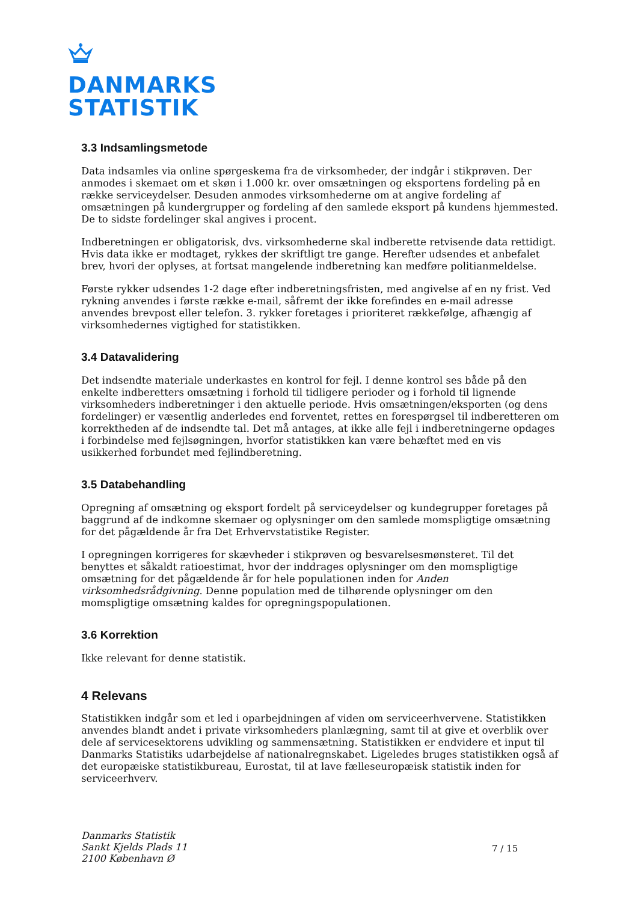DANMARKS
STATISTIK
3.3 Indsamlingsmetode
Data indsamles via online spørgeskema fra de virksomheder, der indgår i stikprøven. Der anmodes i skemaet om et skøn i 1.000 kr. over omsætningen og eksportens fordeling på en række serviceydelser. Desuden anmodes virksomhederne om at angive fordeling af omsætningen på kundergrupper og fordeling af den samlede eksport på kundens hjemmested. De to sidste fordelinger skal angives i procent.
Indberetningen er obligatorisk, dvs. virksomhederne skal indberette retvisende data rettidigt. Hvis data ikke er modtaget, rykkes der skriftligt tre gange. Herefter udsendes et anbefalet brev, hvori der oplyses, at fortsat mangelende indberetning kan medføre politianmeldelse.
Første rykker udsendes 1-2 dage efter indberetningsfristen, med angivelse af en ny frist. Ved rykning anvendes i første række e-mail, såfremt der ikke forefindes en e-mail adresse anvendes brevpost eller telefon. 3. rykker foretages i prioriteret rækkefølge, afhængig af virksomhedernes vigtighed for statistikken.
3.4 Datavalidering
Det indsendte materiale underkastes en kontrol for fejl. I denne kontrol ses både på den enkelte indberetters omsætning i forhold til tidligere perioder og i forhold til lignende virksomheders indberetninger i den aktuelle periode. Hvis omsætningen/eksporten (og dens fordelinger) er væsentlig anderledes end forventet, rettes en forespørgsel til indberetteren om korrektheden af de indsendte tal. Det må antages, at ikke alle fejl i indberetningerne opdages i forbindelse med fejlsøgningen, hvorfor statistikken kan være behæftet med en vis usikkerhed forbundet med fejlindberetning.
3.5 Databehandling
Opregning af omsætning og eksport fordelt på serviceydelser og kundegrupper foretages på baggrund af de indkomne skemaer og oplysninger om den samlede momspligtige omsætning for det pågældende år fra Det Erhvervstatistike Register.
I opregningen korrigeres for skævheder i stikprøven og besvarelsesmønsteret. Til det benyttes et såkaldt ratioestimat, hvor der inddrages oplysninger om den momspligtige omsætning for det pågældende år for hele populationen inden for Anden virksomhedsrådgivning. Denne population med de tilhørende oplysninger om den momspligtige omsætning kaldes for opregningspopulationen.
3.6 Korrektion
Ikke relevant for denne statistik.
4 Relevans
Statistikken indgår som et led i oparbejdningen af viden om serviceerhvervene. Statistikken anvendes blandt andet i private virksomheders planlægning, samt til at give et overblik over dele af servicesektorens udvikling og sammensætning. Statistikken er endvidere et input til Danmarks Statistiks udarbejdelse af nationalregnskabet. Ligeledes bruges statistikken også af det europæiske statistikbureau, Eurostat, til at lave fælleseuropæisk statistik inden for serviceerhverv.
Danmarks Statistik
Sankt Kjelds Plads 11
2100 København Ø
7 / 15